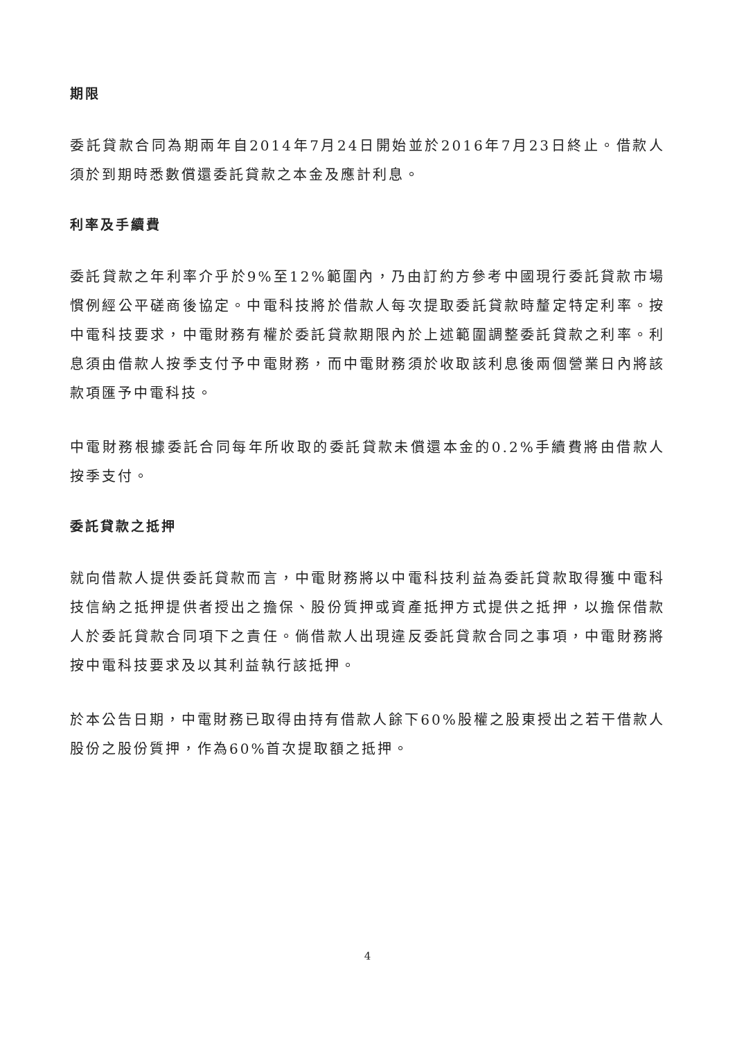期限
委託貸款合同為期兩年自2014年7月24日開始並於2016年7月23日終止。借款人須於到期時悉數償還委託貸款之本金及應計利息。
利率及手續費
委託貸款之年利率介乎於9%至12%範圍內，乃由訂約方參考中國現行委託貸款市場慣例經公平磋商後協定。中電科技將於借款人每次提取委託貸款時釐定特定利率。按中電科技要求，中電財務有權於委託貸款期限內於上述範圍調整委託貸款之利率。利息須由借款人按季支付予中電財務，而中電財務須於收取該利息後兩個營業日內將該款項匯予中電科技。
中電財務根據委託合同每年所收取的委託貸款未償還本金的0.2%手續費將由借款人按季支付。
委託貸款之抵押
就向借款人提供委託貸款而言，中電財務將以中電科技利益為委託貸款取得獲中電科技信納之抵押提供者授出之擔保、股份質押或資產抵押方式提供之抵押，以擔保借款人於委託貸款合同項下之責任。倘借款人出現違反委託貸款合同之事項，中電財務將按中電科技要求及以其利益執行該抵押。
於本公告日期，中電財務已取得由持有借款人餘下60%股權之股東授出之若干借款人股份之股份質押，作為60%首次提取額之抵押。
4